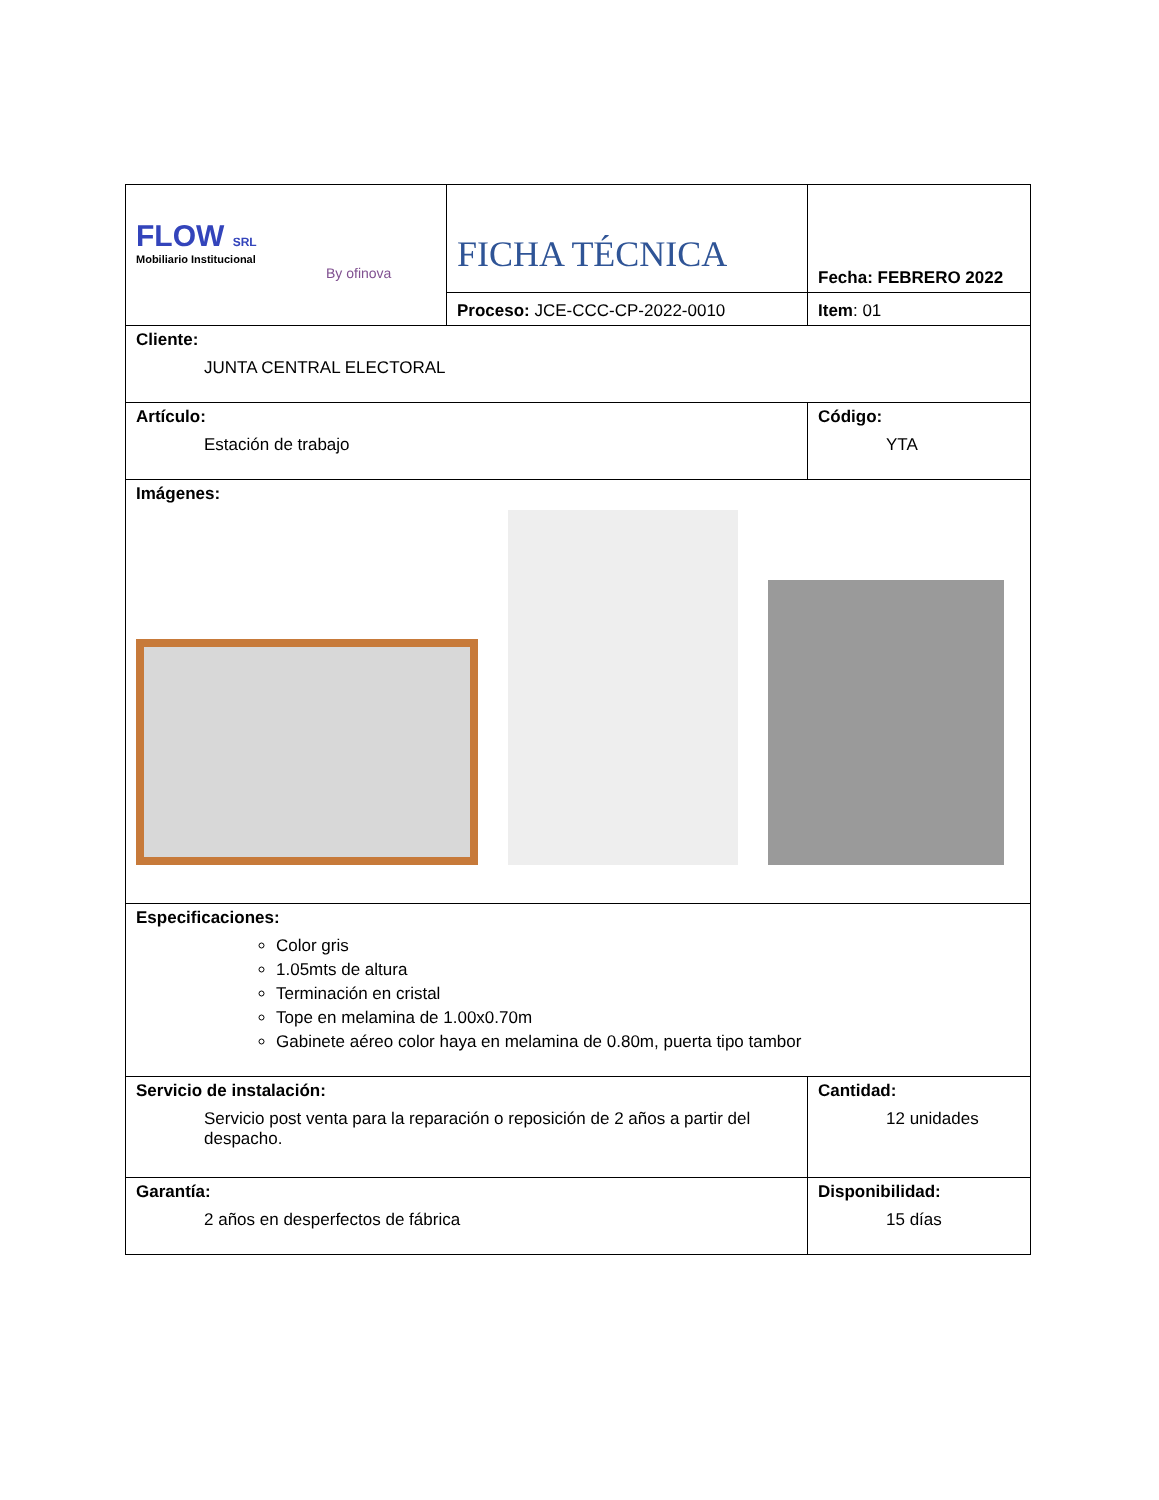| FLOW SRL Mobiliario Institucional By ofinova | FICHA TÉCNICA | Fecha: FEBRERO 2022 |
| | Proceso: JCE-CCC-CP-2022-0010 | Item : 01 |
| Cliente: JUNTA CENTRAL ELECTORAL | | |
| Artículo: Estación de trabajo | | Código: YTA |
| Imágenes: | | |
| Especificaciones: Color gris 1.05mts de altura Terminación en cristal Tope en melamina de 1.00x0.70m Gabinete aéreo color haya en melamina de 0.80m, puerta tipo tambor | | |
| Servicio de instalación: Servicio post venta para la reparación o reposición de 2 años a partir del despacho. | | Cantidad: 12 unidades |
| Garantía: 2 años en desperfectos de fábrica | | Disponibilidad: 15 días |